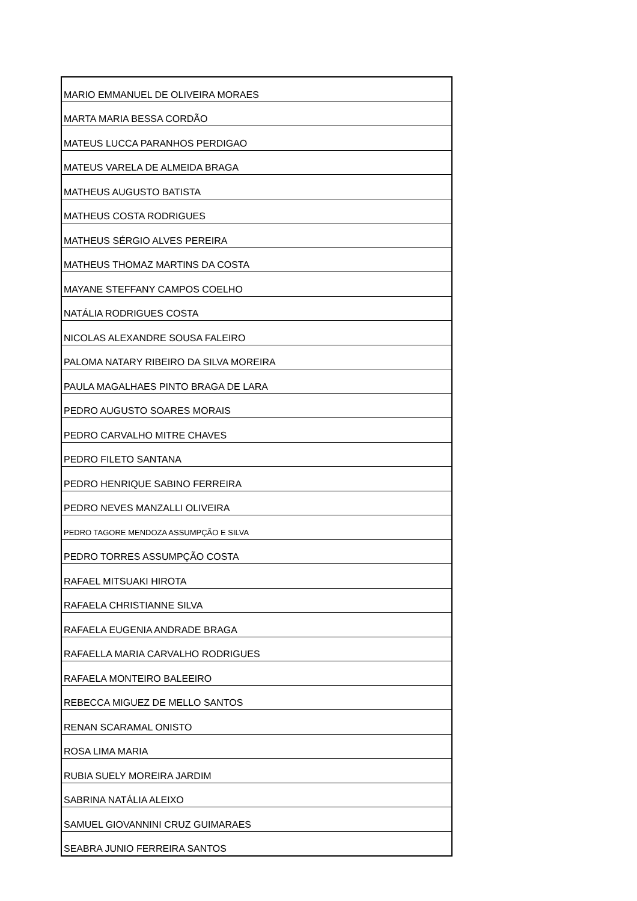| MARIO EMMANUEL DE OLIVEIRA MORAES |
| MARTA MARIA BESSA CORDÃO |
| MATEUS LUCCA PARANHOS PERDIGAO |
| MATEUS VARELA DE ALMEIDA BRAGA |
| MATHEUS AUGUSTO BATISTA |
| MATHEUS COSTA RODRIGUES |
| MATHEUS SÉRGIO ALVES PEREIRA |
| MATHEUS THOMAZ MARTINS DA COSTA |
| MAYANE STEFFANY CAMPOS COELHO |
| NATÁLIA RODRIGUES COSTA |
| NICOLAS ALEXANDRE SOUSA FALEIRO |
| PALOMA NATARY RIBEIRO DA SILVA MOREIRA |
| PAULA MAGALHAES PINTO BRAGA DE LARA |
| PEDRO AUGUSTO SOARES MORAIS |
| PEDRO CARVALHO MITRE CHAVES |
| PEDRO FILETO SANTANA |
| PEDRO HENRIQUE SABINO FERREIRA |
| PEDRO NEVES MANZALLI OLIVEIRA |
| PEDRO TAGORE MENDOZA ASSUMPÇÃO E SILVA |
| PEDRO TORRES ASSUMPÇÃO COSTA |
| RAFAEL MITSUAKI HIROTA |
| RAFAELA CHRISTIANNE SILVA |
| RAFAELA EUGENIA ANDRADE BRAGA |
| RAFAELLA MARIA CARVALHO RODRIGUES |
| RAFAELA MONTEIRO BALEEIRO |
| REBECCA MIGUEZ DE MELLO SANTOS |
| RENAN SCARAMAL ONISTO |
| ROSA LIMA MARIA |
| RUBIA SUELY MOREIRA JARDIM |
| SABRINA NATÁLIA ALEIXO |
| SAMUEL GIOVANNINI CRUZ GUIMARAES |
| SEABRA JUNIO FERREIRA SANTOS |